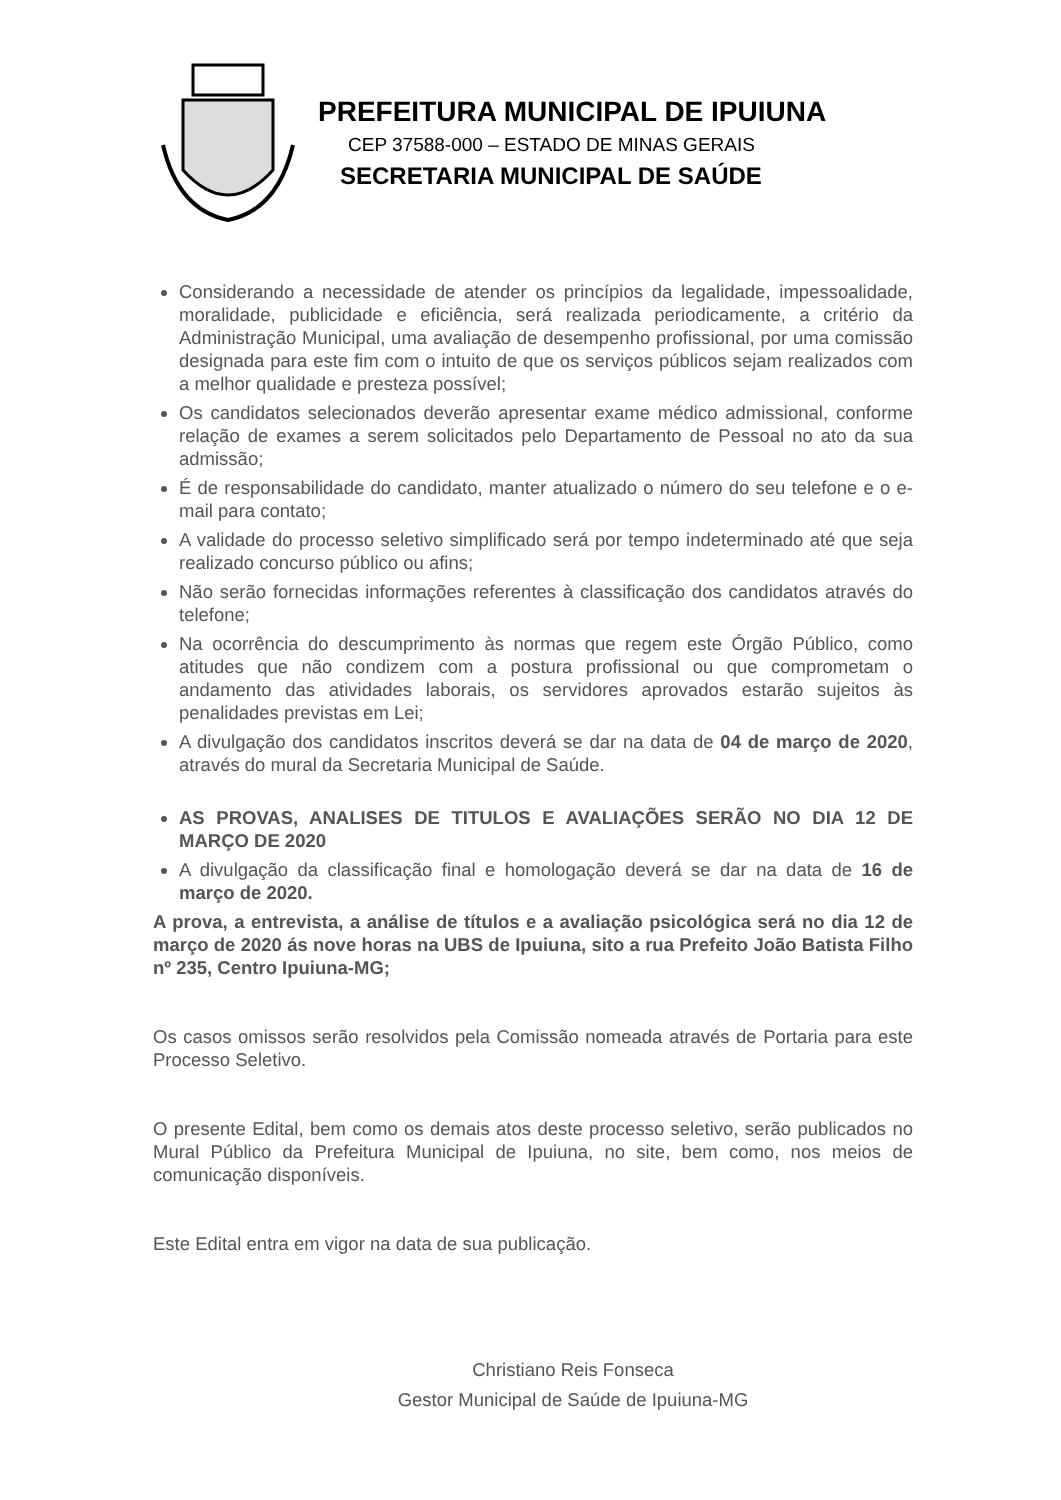PREFEITURA MUNICIPAL DE IPUIUNA
CEP 37588-000 – ESTADO DE MINAS GERAIS
SECRETARIA MUNICIPAL DE SAÚDE
Considerando a necessidade de atender os princípios da legalidade, impessoalidade, moralidade, publicidade e eficiência, será realizada periodicamente, a critério da Administração Municipal, uma avaliação de desempenho profissional, por uma comissão designada para este fim com o intuito de que os serviços públicos sejam realizados com a melhor qualidade e presteza possível;
Os candidatos selecionados deverão apresentar exame médico admissional, conforme relação de exames a serem solicitados pelo Departamento de Pessoal no ato da sua admissão;
É de responsabilidade do candidato, manter atualizado o número do seu telefone e o e-mail para contato;
A validade do processo seletivo simplificado será por tempo indeterminado até que seja realizado concurso público ou afins;
Não serão fornecidas informações referentes à classificação dos candidatos através do telefone;
Na ocorrência do descumprimento às normas que regem este Órgão Público, como atitudes que não condizem com a postura profissional ou que comprometam o andamento das atividades laborais, os servidores aprovados estarão sujeitos às penalidades previstas em Lei;
A divulgação dos candidatos inscritos deverá se dar na data de 04 de março de 2020, através do mural da Secretaria Municipal de Saúde.
AS PROVAS, ANALISES DE TITULOS E AVALIAÇÕES SERÃO NO DIA 12 DE MARÇO DE 2020
A divulgação da classificação final e homologação deverá se dar na data de 16 de março de 2020.
A prova, a entrevista, a análise de títulos e a avaliação psicológica será no dia 12 de março de 2020 ás nove horas na UBS de Ipuiuna, sito a rua Prefeito João Batista Filho nº 235, Centro Ipuiuna-MG;
Os casos omissos serão resolvidos pela Comissão nomeada através de Portaria para este Processo Seletivo.
O presente Edital, bem como os demais atos deste processo seletivo, serão publicados no Mural Público da Prefeitura Municipal de Ipuiuna, no site, bem como, nos meios de comunicação disponíveis.
Este Edital entra em vigor na data de sua publicação.
Christiano Reis Fonseca
Gestor Municipal de Saúde de Ipuiuna-MG